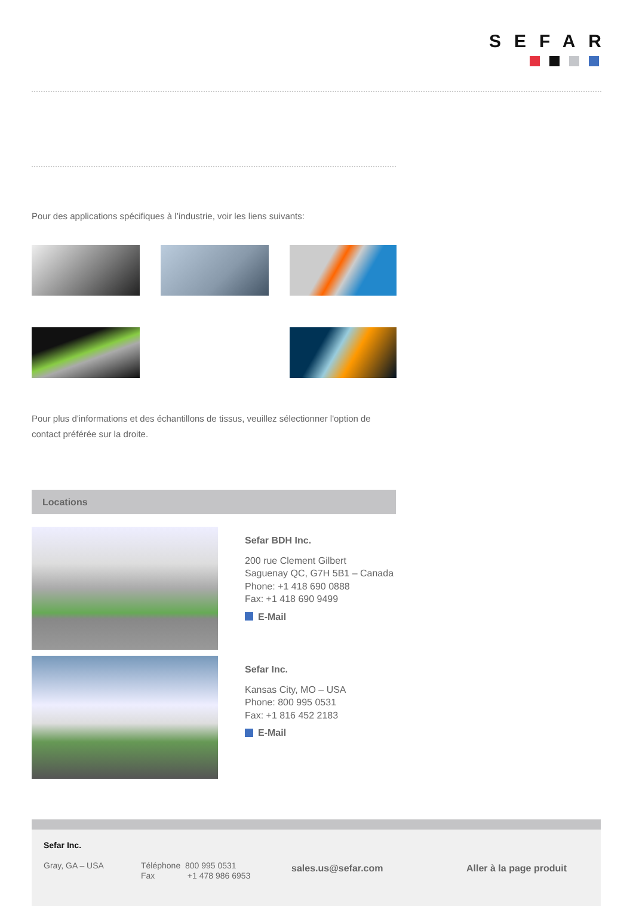SEFAR
Pour des applications spécifiques à l’industrie, voir les liens suivants:
Pour plus d'informations et des échantillons de tissus, veuillez sélectionner l'option de contact préférée sur la droite.
Locations
Sefar BDH Inc.
200 rue Clement Gilbert
Saguenay QC, G7H 5B1 – Canada
Phone: +1 418 690 0888
Fax: +1 418 690 9499
E-Mail
Sefar Inc.
Kansas City, MO – USA
Phone: 800 995 0531
Fax: +1 816 452 2183
E-Mail
Sefar Inc.
Gray, GA – USA Téléphone 800 995 0531
Fax +1 478 986 6953
sales.us@sefar.com Aller à la page produit